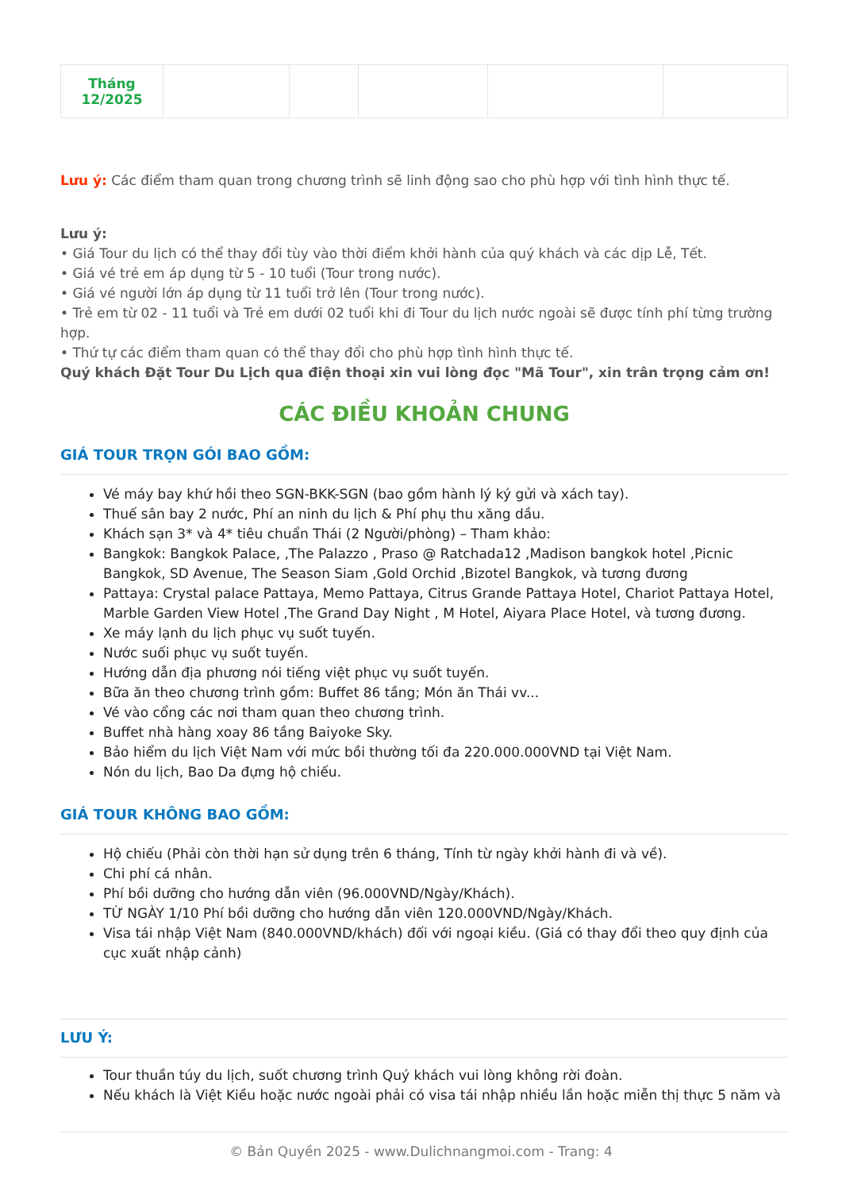| Tháng 12/2025 | | | | | |
Lưu ý: Các điểm tham quan trong chương trình sẽ linh động sao cho phù hợp với tình hình thực tế.
Lưu ý:
• Giá Tour du lịch có thể thay đổi tùy vào thời điểm khởi hành của quý khách và các dịp Lễ, Tết.
• Giá vé trẻ em áp dụng từ 5 - 10 tuổi (Tour trong nước).
• Giá vé người lớn áp dụng từ 11 tuổi trở lên (Tour trong nước).
• Trẻ em từ 02 - 11 tuổi và Trẻ em dưới 02 tuổi khi đi Tour du lịch nước ngoài sẽ được tính phí từng trường hợp.
• Thứ tự các điểm tham quan có thể thay đổi cho phù hợp tình hình thực tế.
Quý khách Đặt Tour Du Lịch qua điện thoại xin vui lòng đọc "Mã Tour", xin trân trọng cảm ơn!
CÁC ĐIỀU KHOẢN CHUNG
GIÁ TOUR TRỌN GÓI BAO GỒM:
Vé máy bay khứ hồi theo SGN-BKK-SGN (bao gồm hành lý ký gửi và xách tay).
Thuế sân bay 2 nước, Phí an ninh du lịch & Phí phụ thu xăng dầu.
Khách sạn 3* và 4* tiêu chuẩn Thái (2 Người/phòng) – Tham khảo:
Bangkok: Bangkok Palace, ,The Palazzo , Praso @ Ratchada12 ,Madison bangkok hotel ,Picnic Bangkok, SD Avenue, The Season Siam ,Gold Orchid ,Bizotel Bangkok, và tương đương
Pattaya: Crystal palace Pattaya, Memo Pattaya, Citrus Grande Pattaya Hotel, Chariot Pattaya Hotel, Marble Garden View Hotel ,The Grand Day Night , M Hotel, Aiyara Place Hotel, và tương đương.
Xe máy lạnh du lịch phục vụ suốt tuyến.
Nước suối phục vụ suốt tuyến.
Hướng dẫn địa phương nói tiếng việt phục vụ suốt tuyến.
Bữa ăn theo chương trình gồm: Buffet 86 tầng; Món ăn Thái vv...
Vé vào cổng các nơi tham quan theo chương trình.
Buffet nhà hàng xoay 86 tầng Baiyoke Sky.
Bảo hiểm du lịch Việt Nam với mức bồi thường tối đa 220.000.000VND tại Việt Nam.
Nón du lịch, Bao Da đựng hộ chiếu.
GIÁ TOUR KHÔNG BAO GỒM:
Hộ chiếu (Phải còn thời hạn sử dụng trên 6 tháng, Tính từ ngày khởi hành đi và về).
Chi phí cá nhân.
Phí bồi dưỡng cho hướng dẫn viên (96.000VND/Ngày/Khách).
TỪ NGÀY 1/10 Phí bồi dưỡng cho hướng dẫn viên 120.000VND/Ngày/Khách.
Visa tái nhập Việt Nam (840.000VND/khách) đối với ngoại kiều. (Giá có thay đổi theo quy định của cục xuất nhập cảnh)
LƯU Ý:
Tour thuần túy du lịch, suốt chương trình Quý khách vui lòng không rời đoàn.
Nếu khách là Việt Kiều hoặc nước ngoài phải có visa tái nhập nhiều lần hoặc miễn thị thực 5 năm và
© Bản Quyền 2025 - www.Dulichnangmoi.com - Trang: 4